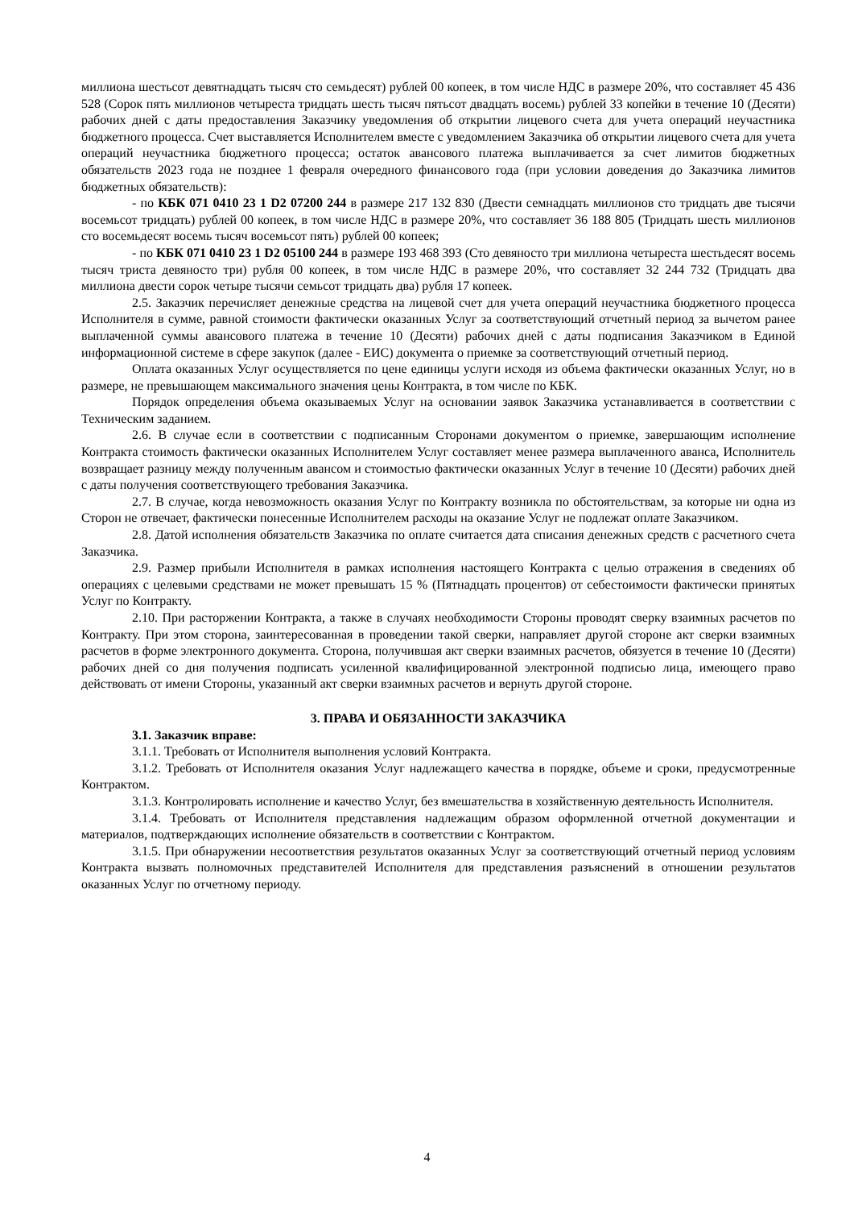миллиона шестьсот девятнадцать тысяч сто семьдесят) рублей 00 копеек, в том числе НДС в размере 20%, что составляет 45 436 528 (Сорок пять миллионов четыреста тридцать шесть тысяч пятьсот двадцать восемь) рублей 33 копейки в течение 10 (Десяти) рабочих дней с даты предоставления Заказчику уведомления об открытии лицевого счета для учета операций неучастника бюджетного процесса. Счет выставляется Исполнителем вместе с уведомлением Заказчика об открытии лицевого счета для учета операций неучастника бюджетного процесса; остаток авансового платежа выплачивается за счет лимитов бюджетных обязательств 2023 года не позднее 1 февраля очередного финансового года (при условии доведения до Заказчика лимитов бюджетных обязательств):
- по КБК 071 0410 23 1 D2 07200 244 в размере 217 132 830 (Двести семнадцать миллионов сто тридцать две тысячи восемьсот тридцать) рублей 00 копеек, в том числе НДС в размере 20%, что составляет 36 188 805 (Тридцать шесть миллионов сто восемьдесят восемь тысяч восемьсот пять) рублей 00 копеек;
- по КБК 071 0410 23 1 D2 05100 244 в размере 193 468 393 (Сто девяносто три миллиона четыреста шестьдесят восемь тысяч триста девяносто три) рубля 00 копеек, в том числе НДС в размере 20%, что составляет 32 244 732 (Тридцать два миллиона двести сорок четыре тысячи семьсот тридцать два) рубля 17 копеек.
2.5. Заказчик перечисляет денежные средства на лицевой счет для учета операций неучастника бюджетного процесса Исполнителя в сумме, равной стоимости фактически оказанных Услуг за соответствующий отчетный период за вычетом ранее выплаченной суммы авансового платежа в течение 10 (Десяти) рабочих дней с даты подписания Заказчиком в Единой информационной системе в сфере закупок (далее - ЕИС) документа о приемке за соответствующий отчетный период.
Оплата оказанных Услуг осуществляется по цене единицы услуги исходя из объема фактически оказанных Услуг, но в размере, не превышающем максимального значения цены Контракта, в том числе по КБК.
Порядок определения объема оказываемых Услуг на основании заявок Заказчика устанавливается в соответствии с Техническим заданием.
2.6. В случае если в соответствии с подписанным Сторонами документом о приемке, завершающим исполнение Контракта стоимость фактически оказанных Исполнителем Услуг составляет менее размера выплаченного аванса, Исполнитель возвращает разницу между полученным авансом и стоимостью фактически оказанных Услуг в течение 10 (Десяти) рабочих дней с даты получения соответствующего требования Заказчика.
2.7. В случае, когда невозможность оказания Услуг по Контракту возникла по обстоятельствам, за которые ни одна из Сторон не отвечает, фактически понесенные Исполнителем расходы на оказание Услуг не подлежат оплате Заказчиком.
2.8. Датой исполнения обязательств Заказчика по оплате считается дата списания денежных средств с расчетного счета Заказчика.
2.9. Размер прибыли Исполнителя в рамках исполнения настоящего Контракта с целью отражения в сведениях об операциях с целевыми средствами не может превышать 15 % (Пятнадцать процентов) от себестоимости фактически принятых Услуг по Контракту.
2.10. При расторжении Контракта, а также в случаях необходимости Стороны проводят сверку взаимных расчетов по Контракту. При этом сторона, заинтересованная в проведении такой сверки, направляет другой стороне акт сверки взаимных расчетов в форме электронного документа. Сторона, получившая акт сверки взаимных расчетов, обязуется в течение 10 (Десяти) рабочих дней со дня получения подписать усиленной квалифицированной электронной подписью лица, имеющего право действовать от имени Стороны, указанный акт сверки взаимных расчетов и вернуть другой стороне.
3. ПРАВА И ОБЯЗАННОСТИ ЗАКАЗЧИКА
3.1. Заказчик вправе:
3.1.1. Требовать от Исполнителя выполнения условий Контракта.
3.1.2. Требовать от Исполнителя оказания Услуг надлежащего качества в порядке, объеме и сроки, предусмотренные Контрактом.
3.1.3. Контролировать исполнение и качество Услуг, без вмешательства в хозяйственную деятельность Исполнителя.
3.1.4. Требовать от Исполнителя представления надлежащим образом оформленной отчетной документации и материалов, подтверждающих исполнение обязательств в соответствии с Контрактом.
3.1.5. При обнаружении несоответствия результатов оказанных Услуг за соответствующий отчетный период условиям Контракта вызвать полномочных представителей Исполнителя для представления разъяснений в отношении результатов оказанных Услуг по отчетному периоду.
4